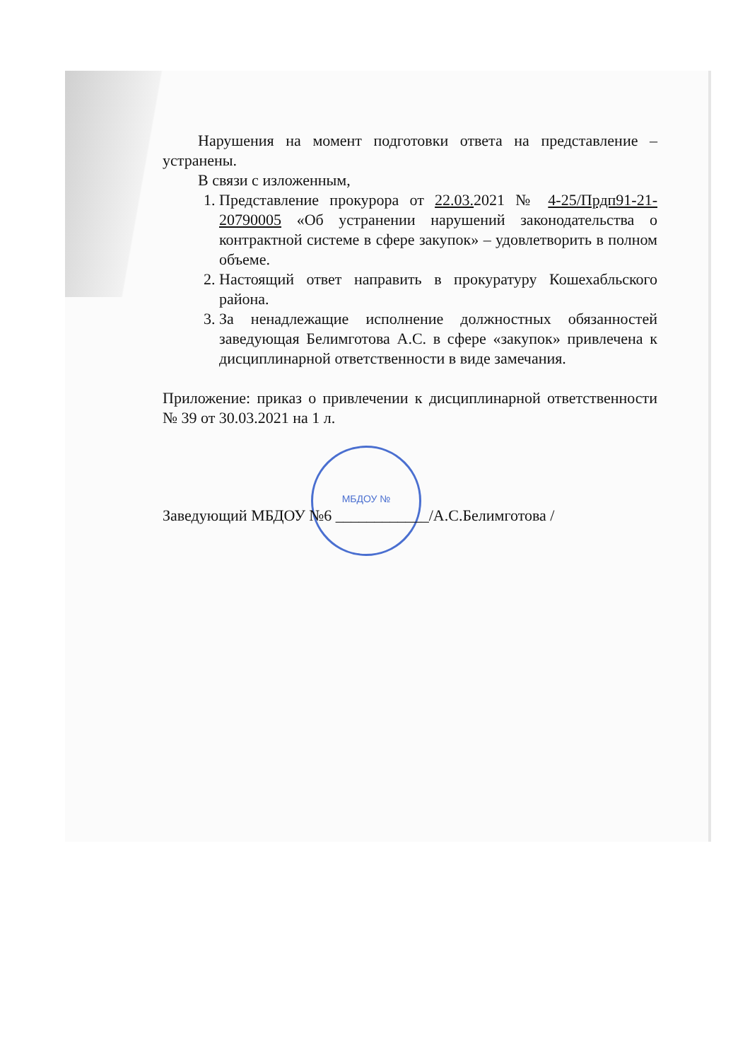МБДОУ №
Нарушения на момент подготовки ответа на представление – устранены.
В связи с изложенным,
1. Представление прокурора от 22.03. 2021 № 4-25/Прдп91-21-20790005 «Об устранении нарушений законодательства о контрактной системе в сфере закупок» – удовлетворить в полном объеме.
2. Настоящий ответ направить в прокуратуру Кошехабльского района.
3. За ненадлежащие исполнение должностных обязанностей заведующая Белимготова А.С. в сфере «закупок» привлечена к дисциплинарной ответственности в виде замечания.
Приложение: приказ о привлечении к дисциплинарной ответственности № 39 от 30.03.2021 на 1 л.
Заведующий МБДОУ №6 ____________/А.С.Белимготова /